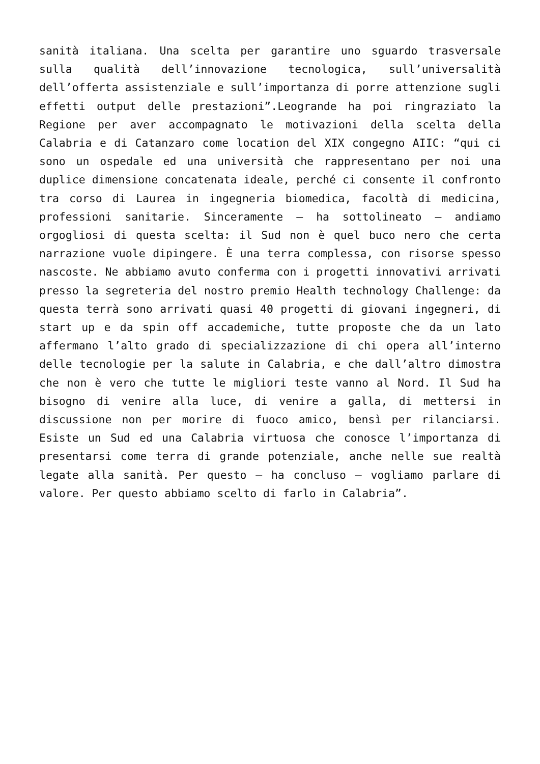sanità italiana. Una scelta per garantire uno sguardo trasversale sulla qualità dell’innovazione tecnologica, sull’universalità dell’offerta assistenziale e sull’importanza di porre attenzione sugli effetti output delle prestazioni”.Leogrande ha poi ringraziato la Regione per aver accompagnato le motivazioni della scelta della Calabria e di Catanzaro come location del XIX congegno AIIC: “qui ci sono un ospedale ed una università che rappresentano per noi una duplice dimensione concatenata ideale, perché ci consente il confronto tra corso di Laurea in ingegneria biomedica, facoltà di medicina, professioni sanitarie. Sinceramente – ha sottolineato – andiamo orgogliosi di questa scelta: il Sud non è quel buco nero che certa narrazione vuole dipingere. È una terra complessa, con risorse spesso nascoste. Ne abbiamo avuto conferma con i progetti innovativi arrivati presso la segreteria del nostro premio Health technology Challenge: da questa terrà sono arrivati quasi 40 progetti di giovani ingegneri, di start up e da spin off accademiche, tutte proposte che da un lato affermano l’alto grado di specializzazione di chi opera all’interno delle tecnologie per la salute in Calabria, e che dall’altro dimostra che non è vero che tutte le migliori teste vanno al Nord. Il Sud ha bisogno di venire alla luce, di venire a galla, di mettersi in discussione non per morire di fuoco amico, bensì per rilanciarsi. Esiste un Sud ed una Calabria virtuosa che conosce l’importanza di presentarsi come terra di grande potenziale, anche nelle sue realtà legate alla sanità. Per questo – ha concluso – vogliamo parlare di valore. Per questo abbiamo scelto di farlo in Calabria”.